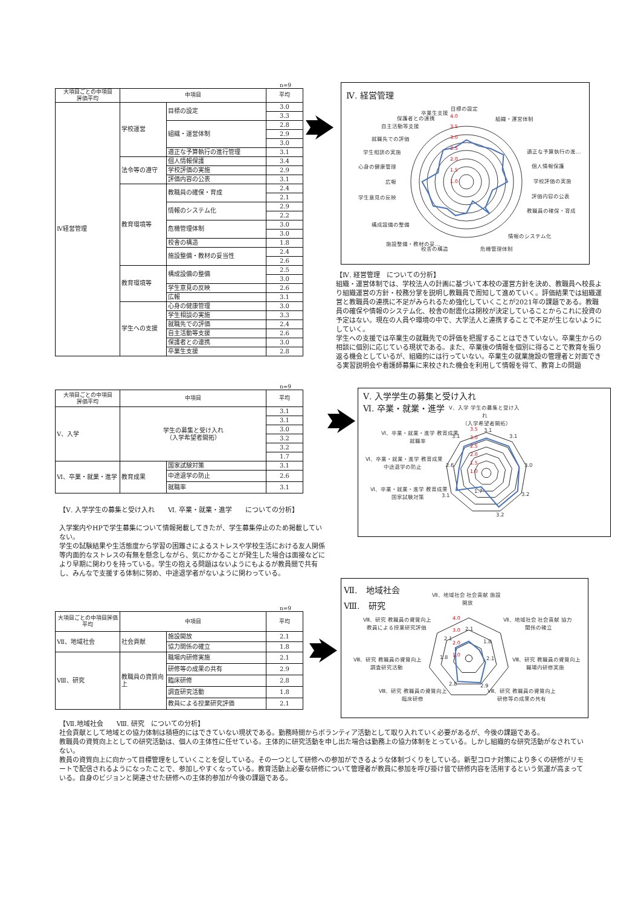n=9
| 大項目ごとの中項目 評価平均 | 中項目 | | 平均 |
| --- | --- | --- | --- |
| Ⅳ経営管理 | 学校運営 | 目標の設定 | 3.0 |
| | | | 3.3 |
| | | 組織・運営体制 | 2.8 |
| | | | 2.9 |
| | | | 3.0 |
| | | 適正な予算執行の進行管理 | 3.1 |
| | 法令等の遵守 | 個人情報保護 | 3.4 |
| | | 学校評価の実施 | 2.9 |
| | | 評価内容の公表 | 3.1 |
| | 教育環境等 | 教職員の確保・育成 | 2.4 |
| | | | 2.1 |
| | | 情報のシステム化 | 2.9 |
| | | | 2.2 |
| | | 危機管理体制 | 3.0 |
| | | | 3.0 |
| | | 校舎の構造 | 1.8 |
| | | 施設整備・教材の妥当性 | 2.4 |
| | | | 2.6 |
| | 教育環境等 | 構成設備の整備 | 2.5 |
| | | | 3.0 |
| | | 学生意見の反映 | 2.6 |
| | | 広報 | 3.1 |
| | 学生への支援 | 心身の健康管理 | 3.0 |
| | | 学生相談の実施 | 3.3 |
| | | 就職先での評価 | 2.4 |
| | | 自主活動等支援 | 2.6 |
| | | 保護者との連携 | 3.0 |
| | | 卒業生支援 | 2.8 |
Ⅳ. 経営管理
4.0
3.5
3.0
2.5
2.0
1.5
1.0
目標の設定
組織・運営体制
適正な予算執行の進…
個人情報保護
学校評価の実施
評価内容の公表
教職員の確保・育成
情報のシステム化
危機管理体制
校舎の構造
施設整備・教材の妥…
構成設備の整備
学生意見の反映
広報
心身の健康管理
学生相談の実施
就職先での評価
自主活動等支援
保護者との連携
卒業生支援
【Ⅳ. 経営管理　についての分析】
組織・運営体制では、学校法人の計画に基づいて本校の運営方針を決め、教職員へ校長より組織運営の方針・校務分掌を説明し教職員で周知して進めていく。評価結果では組織運営と教職員の連携に不足がみられるため強化していくことが2021年の課題である。教職員の確保や情報のシステム化、校舎の耐震化は閉校が決定していることからこれに投資の予定はない。現在の人員や環境の中で、大学法人と連携することで不足が生じないようにしていく。
学生への支援では卒業生の就職先での評価を把握することはできていない。卒業生からの相談に個別に応じている現状である。また、卒業後の情報を個別に得ることで教育を振り返る機会としているが、組織的には行っていない。卒業生の就業施設の管理者と対面できる実習説明会や看護師募集に来校された機会を利用して情報を得て、教育上の問題
n=9
| 大項目ごとの中項目 評価平均 | 中項目 | | 平均 |
| --- | --- | --- | --- |
| Ⅴ、入学 | 学生の募集と受け入れ （入学希望者開拓） | | 3.1 |
| | | | 3.1 |
| | | | 3.0 |
| | | | 3.2 |
| | | | 3.2 |
| | | | 1.7 |
| Ⅵ、卒業・就業・進学 | 教育成果 | 国家試験対策 | 3.1 |
| | | 中途退学の防止 | 2.6 |
| | | 就職率 | 3.1 |
【Ⅴ. 入学学生の募集と受け入れ　　Ⅵ. 卒業・就業・進学　　についての分析】
入学案内やHPで学生募集について情報掲載してきたが、学生募集停止のため掲載していない。
学生の試験結果や生活態度から学習の困難さによるストレスや学校生活における友人関係等内面的なストレスの有無を懸念しながら、気にかかることが発生した場合は面接などにより早期に関わりを持っている。学生の抱える問題はないようにもよるが教員間で共有し、みんなで支援する体制に努め、中途退学者がないように関わっている。
Ⅴ. 入学学生の募集と受け入れ
Ⅵ. 卒業・就業・進学
3.5
3.0
2.5
2.0
1.5
1.0
Ⅴ、入学 学生の募集と受け入
れ
（入学希望者開拓）
3.1
3.1
3.0
3.2
3.2
1.7
3.1
2.6
3.1
Ⅵ、卒業・就業・進学 教育成果
就職率
Ⅵ、卒業・就業・進学 教育成果
中途退学の防止
Ⅵ、卒業・就業・進学 教育成果
国家試験対策
n=9
| 大項目ごとの中項目評価平均 | 中項目 | | 平均 |
| --- | --- | --- | --- |
| Ⅶ、地域社会 | 社会貢献 | 施設開放 | 2.1 |
| | | 協力関係の確立 | 1.8 |
| Ⅷ、研究 | 教職員の資質向上 | 職場内研修実施 | 2.1 |
| | | 研修等の成果の共有 | 2.9 |
| | | 臨床研修 | 2.8 |
| | | 調査研究活動 | 1.8 |
| | | 教員による授業研究評価 | 2.1 |
Ⅶ.　地域社会
Ⅷ.　研究
4.0
3.0
2.0
1.0
Ⅶ、地域社会 社会貢献 施設
開放
Ⅶ、地域社会 社会貢献 協力
関係の確立
Ⅷ、研究 教職員の資質向上
職場内研修実施
Ⅷ、研究 教職員の資質向上
研修等の成果の共有
Ⅷ、研究 教職員の資質向上
臨床研修
Ⅷ、研究 教職員の資質向上
調査研究活動
Ⅷ、研究 教職員の資質向上
教員による授業研究評価
2.1
1.8
2.1
2.9
2.8
1.8
2.1
【Ⅶ.地域社会　　Ⅷ. 研究　についての分析】
社会貢献として地域との協力体制は積極的にはできていない現状である。勤務時間からボランティア活動として取り入れていく必要があるが、今後の課題である。
教職員の資質向上としての研究活動は、個人の主体性に任せている。主体的に研究活動を申し出た場合は勤務上の協力体制をとっている。しかし組織的な研究活動がなされていない。
教員の資質向上に向かって目標管理をしていくことを促している。その一つとして研修への参加ができるような体制づくりをしている。新型コロナ対策により多くの研修がリモートで配信されるようになったことで、参加しやすくなっている。教育活動上必要な研修について管理者が教員に参加を呼び掛け皆で研修内容を活用するという気運が高まっている。自身のビジョンと関連させた研修への主体的参加が今後の課題である。